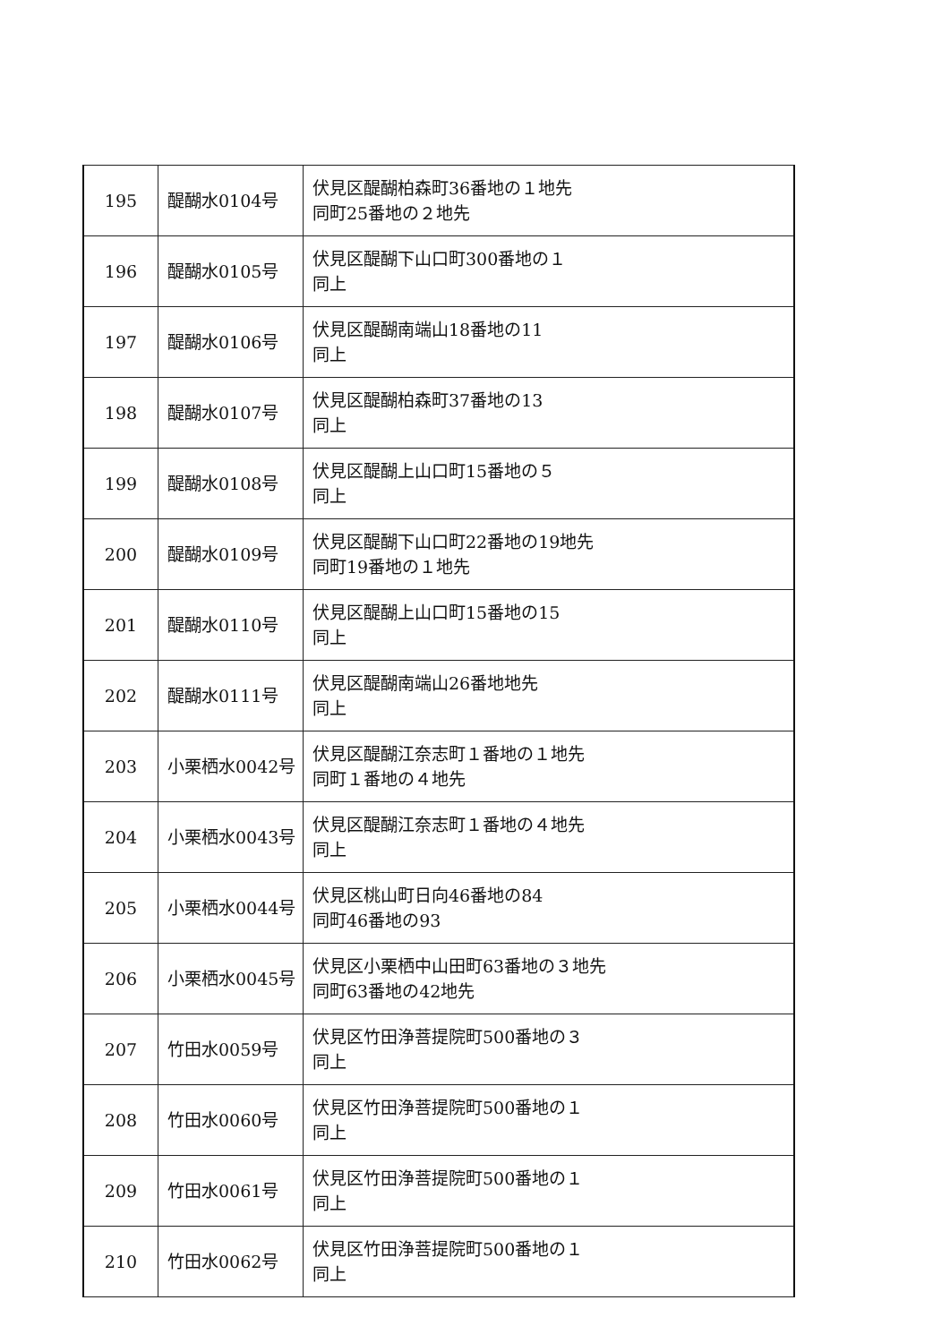| 195 | 醍醐水0104号 | 伏見区醍醐柏森町36番地の１地先 同町25番地の２地先 |
| 196 | 醍醐水0105号 | 伏見区醍醐下山口町300番地の１ 同上 |
| 197 | 醍醐水0106号 | 伏見区醍醐南端山18番地の11 同上 |
| 198 | 醍醐水0107号 | 伏見区醍醐柏森町37番地の13 同上 |
| 199 | 醍醐水0108号 | 伏見区醍醐上山口町15番地の５ 同上 |
| 200 | 醍醐水0109号 | 伏見区醍醐下山口町22番地の19地先 同町19番地の１地先 |
| 201 | 醍醐水0110号 | 伏見区醍醐上山口町15番地の15 同上 |
| 202 | 醍醐水0111号 | 伏見区醍醐南端山26番地地先 同上 |
| 203 | 小栗栖水0042号 | 伏見区醍醐江奈志町１番地の１地先 同町１番地の４地先 |
| 204 | 小栗栖水0043号 | 伏見区醍醐江奈志町１番地の４地先 同上 |
| 205 | 小栗栖水0044号 | 伏見区桃山町日向46番地の84 同町46番地の93 |
| 206 | 小栗栖水0045号 | 伏見区小栗栖中山田町63番地の３地先 同町63番地の42地先 |
| 207 | 竹田水0059号 | 伏見区竹田浄菩提院町500番地の３ 同上 |
| 208 | 竹田水0060号 | 伏見区竹田浄菩提院町500番地の１ 同上 |
| 209 | 竹田水0061号 | 伏見区竹田浄菩提院町500番地の１ 同上 |
| 210 | 竹田水0062号 | 伏見区竹田浄菩提院町500番地の１ 同上 |